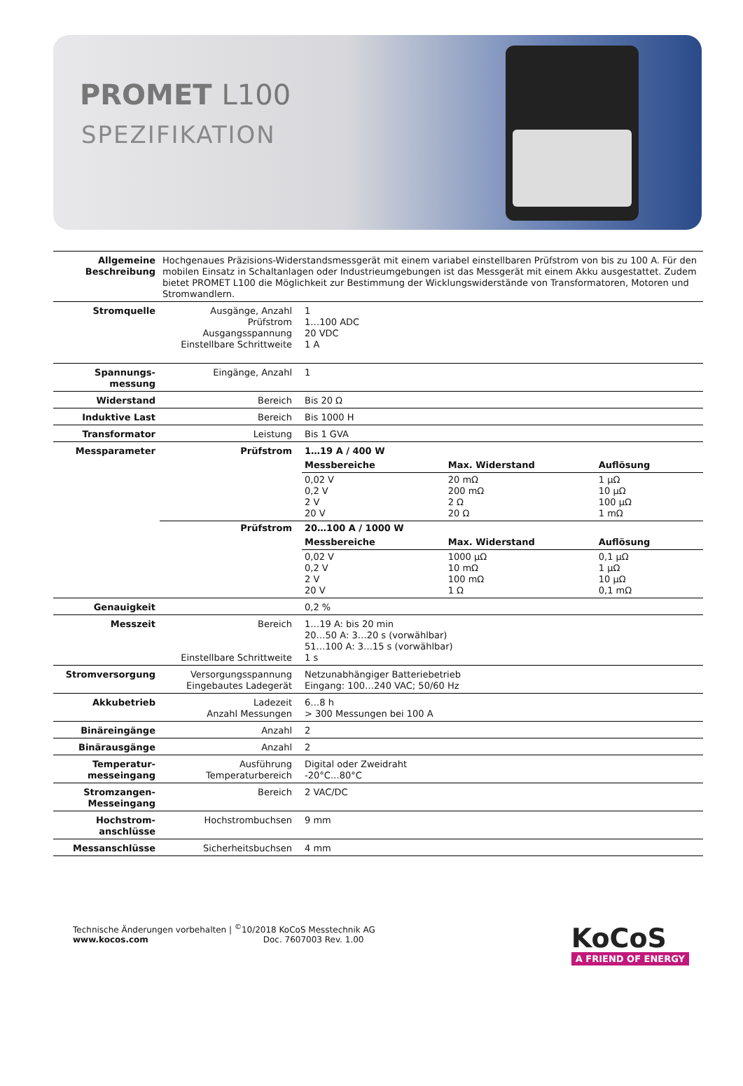PROMET L100
SPEZIFIKATION
| Allgemeine Beschreibung | Hochgenaues Präzisions-Widerstandsmessgerät mit einem variabel einstellbaren Prüfstrom von bis zu 100 A. Für den mobilen Einsatz in Schaltanlagen oder Industrieumgebungen ist das Messgerät mit einem Akku ausgestattet. Zudem bietet PROMET L100 die Möglichkeit zur Bestimmung der Wicklungswiderstände von Transformatoren, Motoren und Stromwandlern. | | | |
| Stromquelle | Ausgänge, Anzahl Prüfstrom Ausgangsspannung Einstellbare Schrittweite | 1 1…100 ADC 20 VDC 1 A | | |
| Spannungs-messung | Eingänge, Anzahl | 1 | | |
| Widerstand | Bereich | Bis 20 Ω | | |
| Induktive Last | Bereich | Bis 1000 H | | |
| Transformator | Leistung | Bis 1 GVA | | |
| Messparameter | Prüfstrom | 1…19 A / 400 W | | |
| | | Messbereiche | Max. Widerstand | Auflösung |
| | | 0,02 V 0,2 V 2 V 20 V | 20 mΩ 200 mΩ 2 Ω 20 Ω | 1 µΩ 10 µΩ 100 µΩ 1 mΩ |
| | Prüfstrom | 20…100 A / 1000 W | | |
| | | Messbereiche | Max. Widerstand | Auflösung |
| | | 0,02 V 0,2 V 2 V 20 V | 1000 µΩ 10 mΩ 100 mΩ 1 Ω | 0,1 µΩ 1 µΩ 10 µΩ 0,1 mΩ |
| Genauigkeit | | 0,2 % | | |
| Messzeit | Bereich Einstellbare Schrittweite | 1…19 A: bis 20 min 20…50 A: 3…20 s (vorwählbar) 51…100 A: 3…15 s (vorwählbar) 1 s | | |
| Stromversorgung | Versorgungsspannung Eingebautes Ladegerät | Netzunabhängiger Batteriebetrieb Eingang: 100…240 VAC; 50/60 Hz | | |
| Akkubetrieb | Ladezeit Anzahl Messungen | 6…8 h > 300 Messungen bei 100 A | | |
| Binäreingänge | Anzahl | 2 | | |
| Binärausgänge | Anzahl | 2 | | |
| Temperatur-messeingang | Ausführung Temperaturbereich | Digital oder Zweidraht -20°C…80°C | | |
| Stromzangen-Messeingang | Bereich | 2 VAC/DC | | |
| Hochstrom-anschlüsse | Hochstrombuchsen | 9 mm | | |
| Messanschlüsse | Sicherheitsbuchsen | 4 mm | | |
Technische Änderungen vorbehalten | <sup>©</sup>10/2018 KoCoS Messtechnik AG
www.kocos.com Doc. 7607003 Rev. 1.00
KoCoS
A FRIEND OF ENERGY